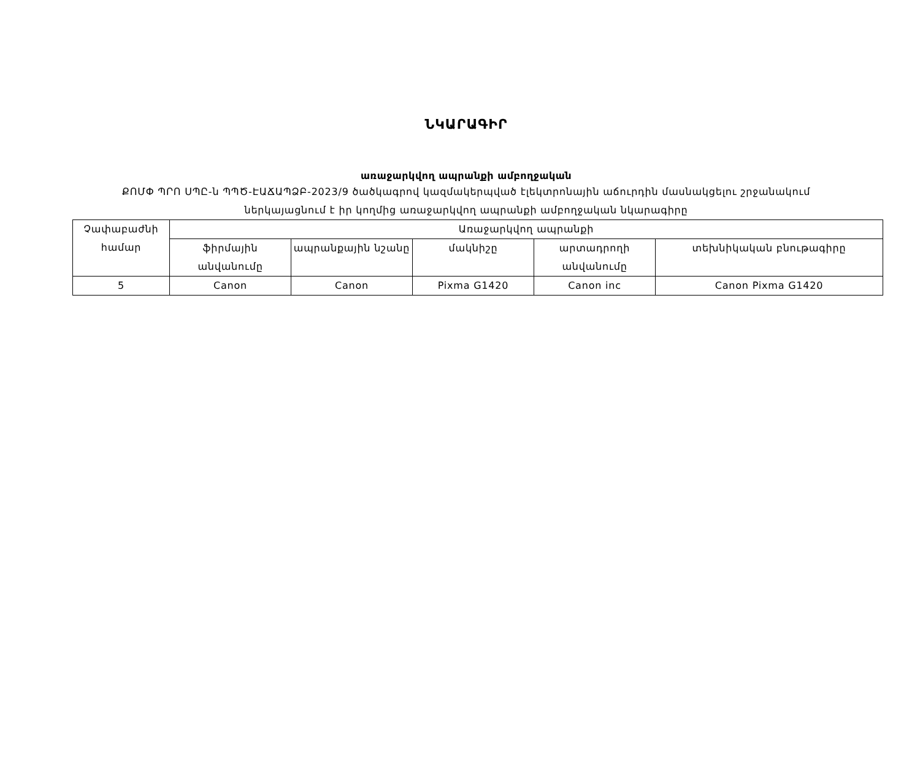ՆԿԱՐԱԳԻՐ
առաջարկվող ապրանքի ամբողջական
ՔՈՄՓ ՊՐՈ ՍՊԸ-ն ՊՊԾ-ԷԱՃԱՊՁԲ-2023/9 ծածկագրով կազմակերպված էլեկտրոնային աճուրդին մասնակցելու շրջանակում ներկայացնում է իր կողմից առաջարկվող ապրանքի ամբողջական նկարագիրը
| Չափաբաժնի համար | Առաջարկվող ապրանքի | | | | |
| | ֆիրմային անվանումը | ապրանքային նշանը | մակնիշը | արտադրողի անվանումը | տեխնիկական բնութագիրը |
| 5 | Canon | Canon | Pixma G1420 | Canon inc | Canon Pixma G1420 |